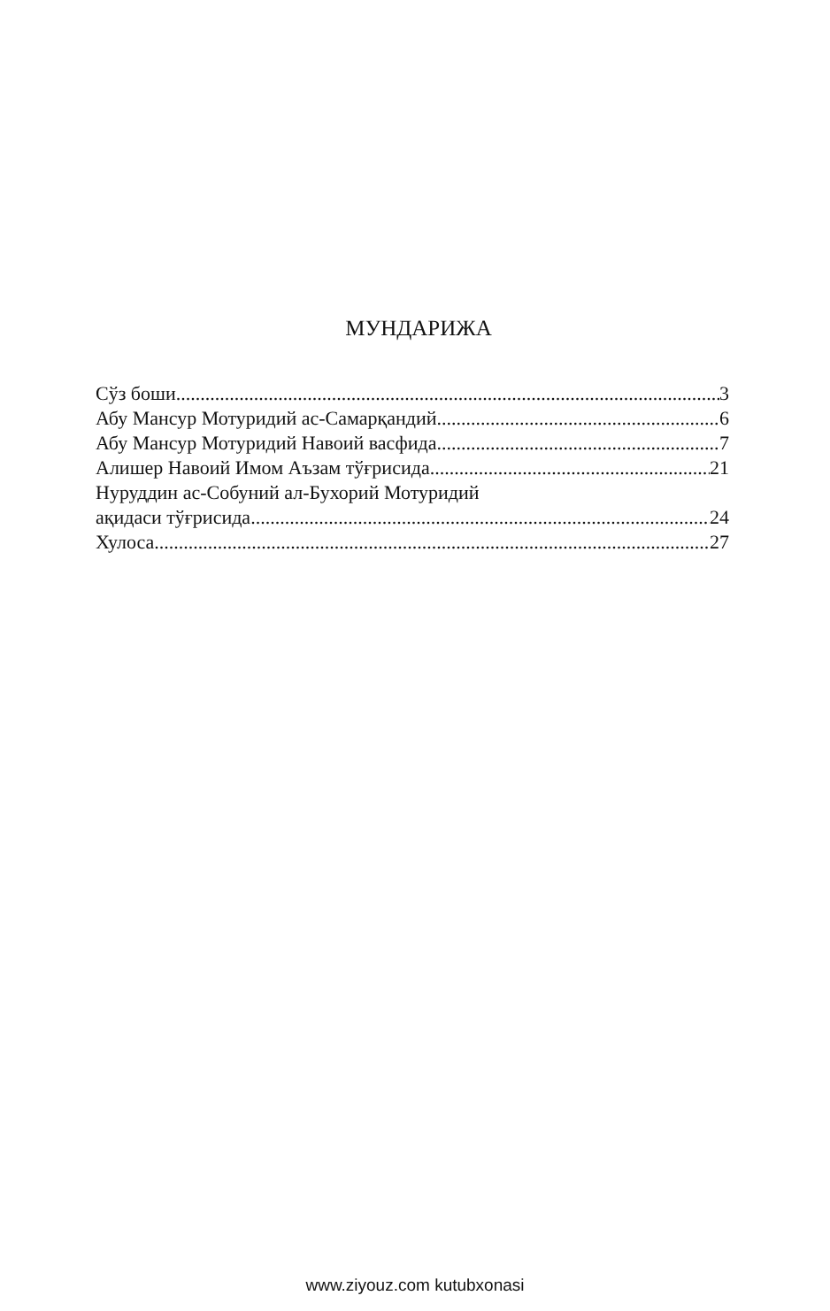МУНДАРИЖА
Сўз боши 3
Абу Мансур Мотуридий ас-Самарқандий 6
Абу Мансур Мотуридий Навоий васфида 7
Алишер Навоий Имом Аъзам тўғрисида 21
Нуруддин ас-Собуний ал-Бухорий Мотуридий
ақидаси тўғрисида 24
Хулоса 27
www.ziyouz.com kutubxonasi